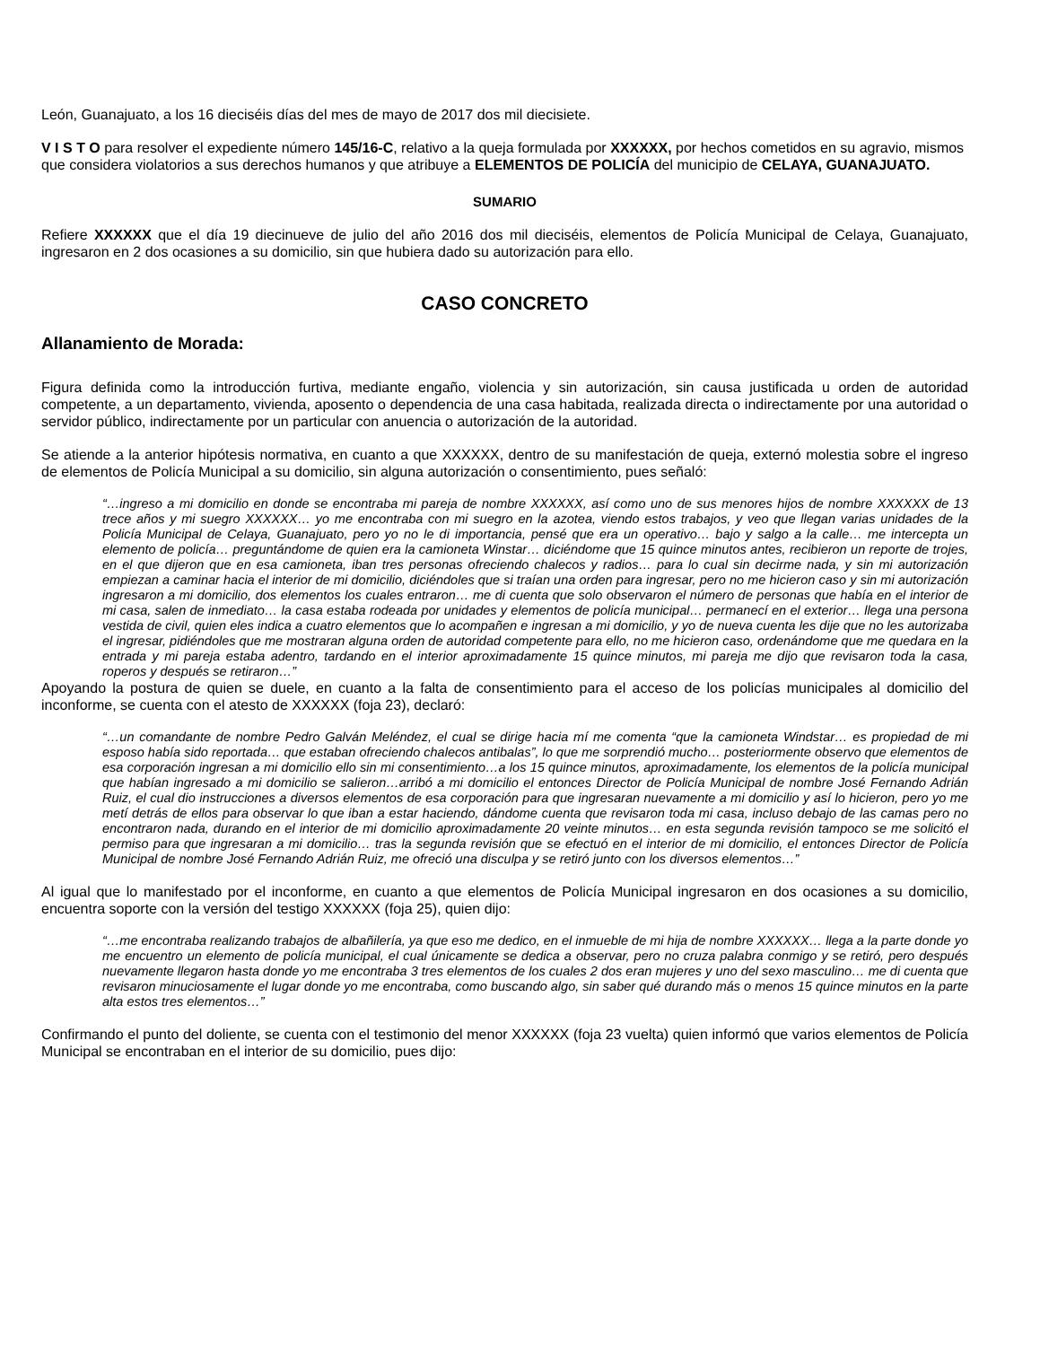León, Guanajuato, a los 16 dieciséis días del mes de mayo de 2017 dos mil diecisiete.
V I S T O para resolver el expediente número 145/16-C, relativo a la queja formulada por XXXXXX, por hechos cometidos en su agravio, mismos que considera violatorios a sus derechos humanos y que atribuye a ELEMENTOS DE POLICÍA del municipio de CELAYA, GUANAJUATO.
SUMARIO
Refiere XXXXXX que el día 19 diecinueve de julio del año 2016 dos mil dieciséis, elementos de Policía Municipal de Celaya, Guanajuato, ingresaron en 2 dos ocasiones a su domicilio, sin que hubiera dado su autorización para ello.
CASO CONCRETO
Allanamiento de Morada:
Figura definida como la introducción furtiva, mediante engaño, violencia y sin autorización, sin causa justificada u orden de autoridad competente, a un departamento, vivienda, aposento o dependencia de una casa habitada, realizada directa o indirectamente por una autoridad o servidor público, indirectamente por un particular con anuencia o autorización de la autoridad.
Se atiende a la anterior hipótesis normativa, en cuanto a que XXXXXX, dentro de su manifestación de queja, externó molestia sobre el ingreso de elementos de Policía Municipal a su domicilio, sin alguna autorización o consentimiento, pues señaló:
“…ingreso a mi domicilio en donde se encontraba mi pareja de nombre XXXXXX, así como uno de sus menores hijos de nombre XXXXXX de 13 trece años y mi suegro XXXXXX… yo me encontraba con mi suegro en la azotea, viendo estos trabajos, y veo que llegan varias unidades de la Policía Municipal de Celaya, Guanajuato, pero yo no le di importancia, pensé que era un operativo… bajo y salgo a la calle… me intercepta un elemento de policía… preguntándome de quien era la camioneta Winstar… diciéndome que 15 quince minutos antes, recibieron un reporte de trojes, en el que dijeron que en esa camioneta, iban tres personas ofreciendo chalecos y radios… para lo cual sin decirme nada, y sin mi autorización empiezan a caminar hacia el interior de mi domicilio, diciéndoles que si traían una orden para ingresar, pero no me hicieron caso y sin mi autorización ingresaron a mi domicilio, dos elementos los cuales entraron… me di cuenta que solo observaron el número de personas que había en el interior de mi casa, salen de inmediato… la casa estaba rodeada por unidades y elementos de policía municipal… permanecí en el exterior… llega una persona vestida de civil, quien eles indica a cuatro elementos que lo acompañen e ingresan a mi domicilio, y yo de nueva cuenta les dije que no les autorizaba el ingresar, pidiéndoles que me mostraran alguna orden de autoridad competente para ello, no me hicieron caso, ordenándome que me quedara en la entrada y mi pareja estaba adentro, tardando en el interior aproximadamente 15 quince minutos, mi pareja me dijo que revisaron toda la casa, roperos y después se retiraron…”
Apoyando la postura de quien se duele, en cuanto a la falta de consentimiento para el acceso de los policías municipales al domicilio del inconforme, se cuenta con el atesto de XXXXXX (foja 23), declaró:
“…un comandante de nombre Pedro Galván Meléndez, el cual se dirige hacia mí me comenta “que la camioneta Windstar… es propiedad de mi esposo había sido reportada… que estaban ofreciendo chalecos antibalas”, lo que me sorprendió mucho… posteriormente observo que elementos de esa corporación ingresan a mi domicilio ello sin mi consentimiento…a los 15 quince minutos, aproximadamente, los elementos de la policía municipal que habían ingresado a mi domicilio se salieron…arribó a mi domicilio el entonces Director de Policía Municipal de nombre José Fernando Adrián Ruiz, el cual dio instrucciones a diversos elementos de esa corporación para que ingresaran nuevamente a mi domicilio y así lo hicieron, pero yo me metí detrás de ellos para observar lo que iban a estar haciendo, dándome cuenta que revisaron toda mi casa, incluso debajo de las camas pero no encontraron nada, durando en el interior de mi domicilio aproximadamente 20 veinte minutos… en esta segunda revisión tampoco se me solicitó el permiso para que ingresaran a mi domicilio… tras la segunda revisión que se efectuó en el interior de mi domicilio, el entonces Director de Policía Municipal de nombre José Fernando Adrián Ruiz, me ofreció una disculpa y se retiró junto con los diversos elementos…”
Al igual que lo manifestado por el inconforme, en cuanto a que elementos de Policía Municipal ingresaron en dos ocasiones a su domicilio, encuentra soporte con la versión del testigo XXXXXX (foja 25), quien dijo:
“…me encontraba realizando trabajos de albañilería, ya que eso me dedico, en el inmueble de mi hija de nombre XXXXXX… llega a la parte donde yo me encuentro un elemento de policía municipal, el cual únicamente se dedica a observar, pero no cruza palabra conmigo y se retiró, pero después nuevamente llegaron hasta donde yo me encontraba 3 tres elementos de los cuales 2 dos eran mujeres y uno del sexo masculino… me di cuenta que revisaron minuciosamente el lugar donde yo me encontraba, como buscando algo, sin saber qué durando más o menos 15 quince minutos en la parte alta estos tres elementos…”
Confirmando el punto del doliente, se cuenta con el testimonio del menor XXXXXX (foja 23 vuelta) quien informó que varios elementos de Policía Municipal se encontraban en el interior de su domicilio, pues dijo: